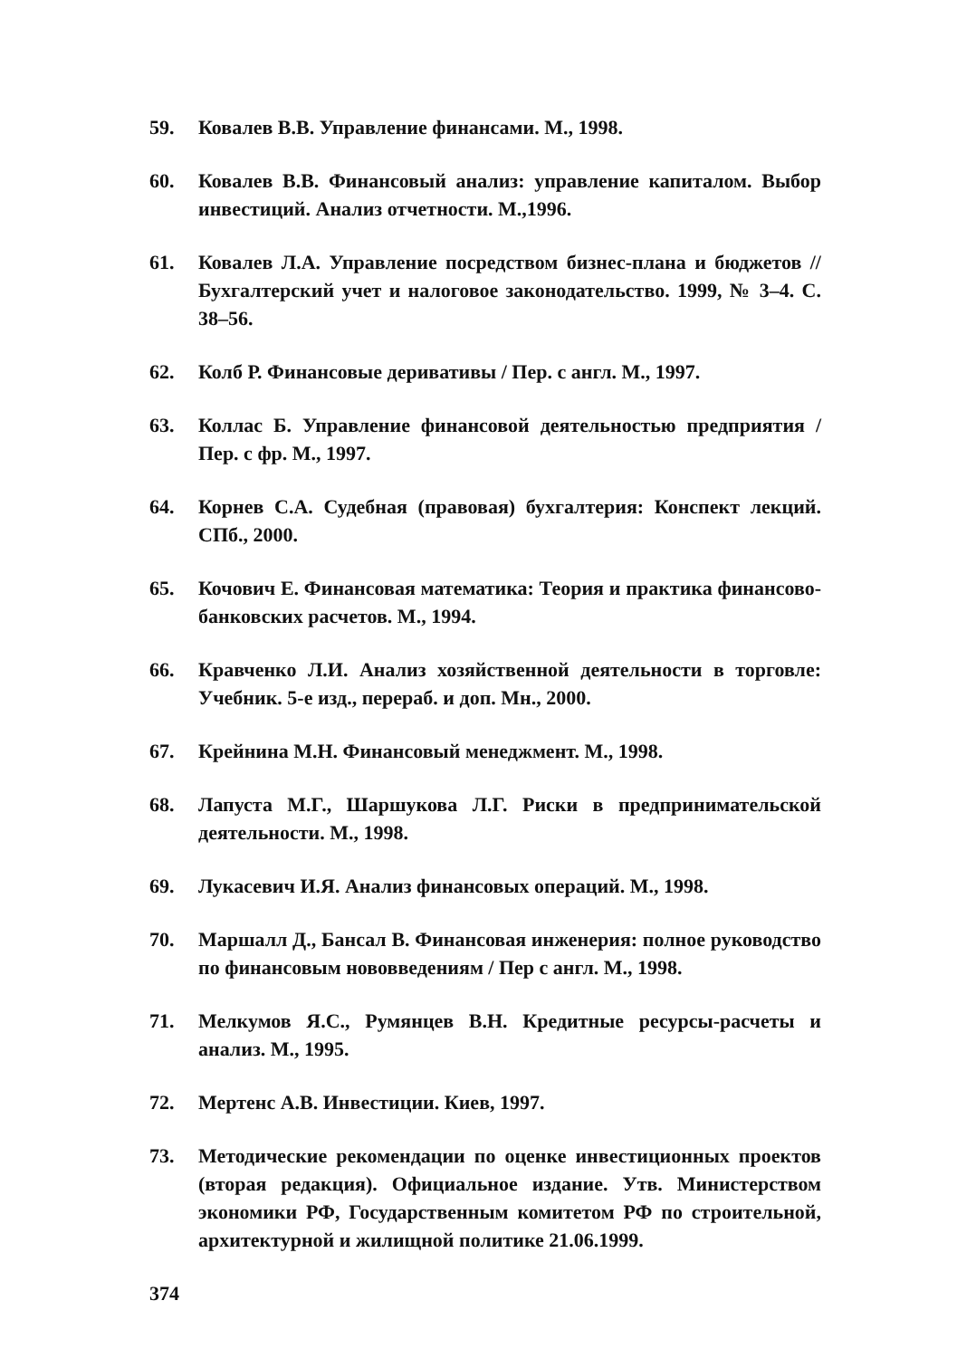59. Ковалев В.В. Управление финансами. М., 1998.
60. Ковалев В.В. Финансовый анализ: управление капиталом. Выбор инвестиций. Анализ отчетности. М.,1996.
61. Ковалев Л.А. Управление посредством бизнес-плана и бюджетов // Бухгалтерский учет и налоговое законодательство. 1999, № 3–4. С. 38–56.
62. Колб Р. Финансовые деривативы / Пер. с англ. М., 1997.
63. Коллас Б. Управление финансовой деятельностью предприятия / Пер. с фр. М., 1997.
64. Корнев С.А. Судебная (правовая) бухгалтерия: Конспект лекций. СПб., 2000.
65. Кочович Е. Финансовая математика: Теория и практика финансово-банковских расчетов. М., 1994.
66. Кравченко Л.И. Анализ хозяйственной деятельности в торговле: Учебник. 5-е изд., перераб. и доп. Мн., 2000.
67. Крейнина М.Н. Финансовый менеджмент. М., 1998.
68. Лапуста М.Г., Шаршукова Л.Г. Риски в предпринимательской деятельности. М., 1998.
69. Лукасевич И.Я. Анализ финансовых операций. М., 1998.
70. Маршалл Д., Бансал В. Финансовая инженерия: полное руководство по финансовым нововведениям / Пер с англ. М., 1998.
71. Мелкумов Я.С., Румянцев В.Н. Кредитные ресурсы-расчеты и анализ. М., 1995.
72. Мертенс А.В. Инвестиции. Киев, 1997.
73. Методические рекомендации по оценке инвестиционных проектов (вторая редакция). Официальное издание. Утв. Министерством экономики РФ, Государственным комитетом РФ по строительной, архитектурной и жилищной политике 21.06.1999.
374